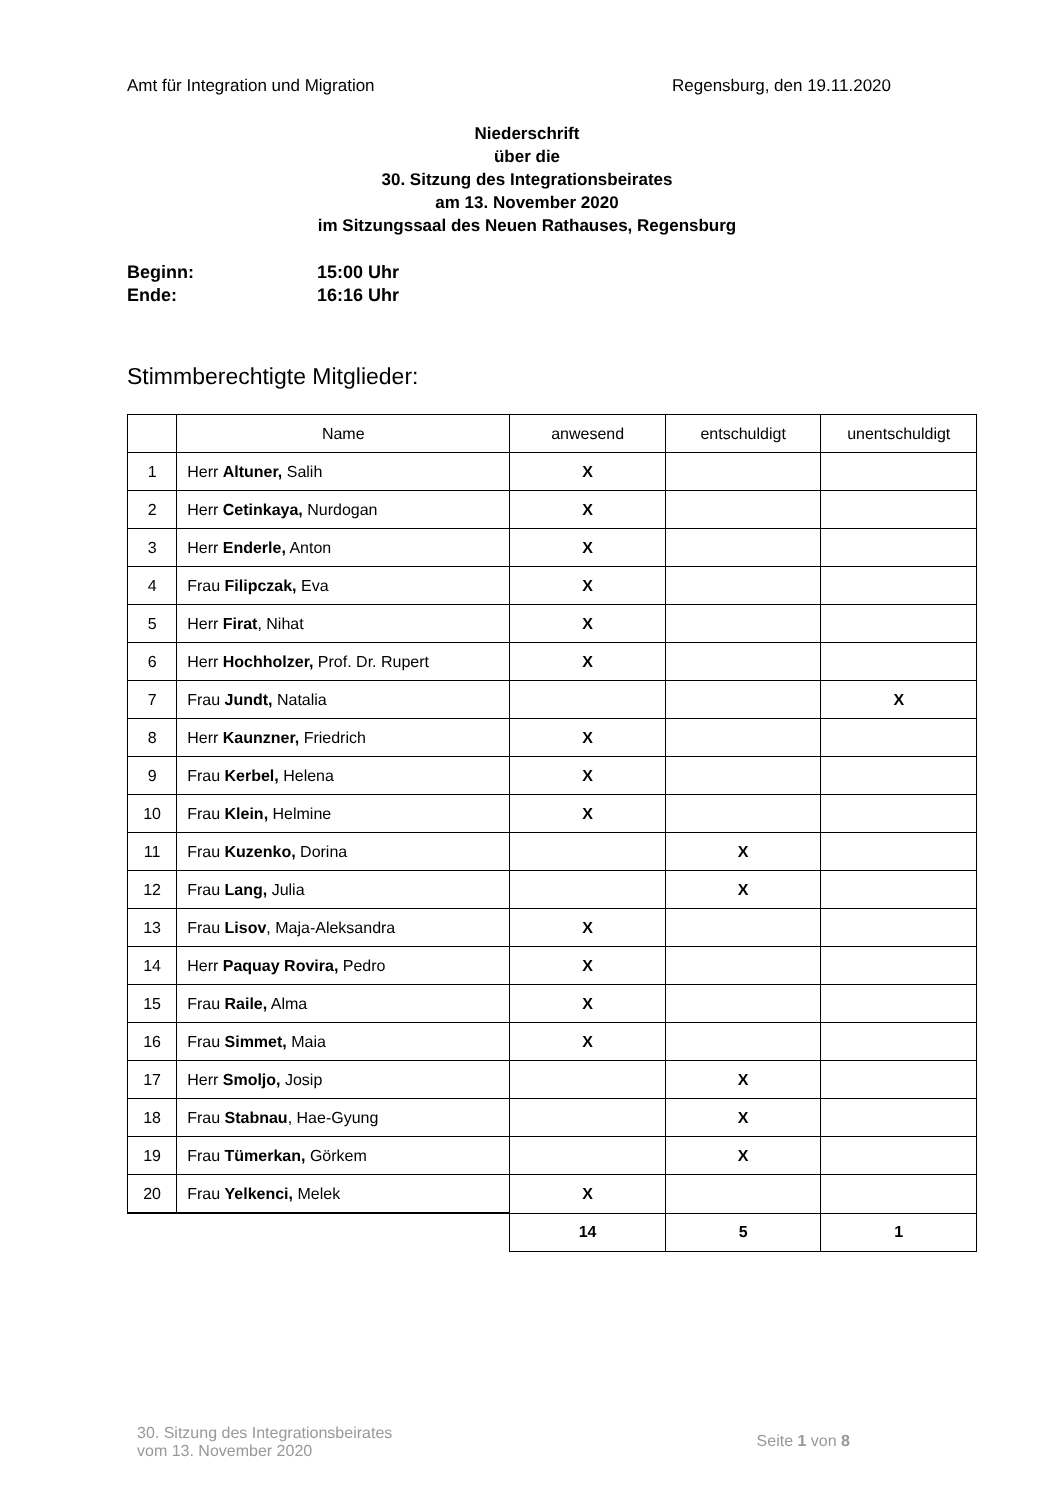Amt für Integration und Migration Regensburg, den 19.11.2020
Niederschrift
über die
30. Sitzung des Integrationsbeirates
am 13. November 2020
im Sitzungssaal des Neuen Rathauses, Regensburg
Beginn: 15:00 Uhr
Ende: 16:16 Uhr
Stimmberechtigte Mitglieder:
| | Name | anwesend | entschuldigt | unentschuldigt |
| --- | --- | --- | --- | --- |
| 1 | Herr Altuner, Salih | X | | |
| 2 | Herr Cetinkaya, Nurdogan | X | | |
| 3 | Herr Enderle, Anton | X | | |
| 4 | Frau Filipczak, Eva | X | | |
| 5 | Herr Firat , Nihat | X | | |
| 6 | Herr Hochholzer, Prof. Dr. Rupert | X | | |
| 7 | Frau Jundt, Natalia | | | X |
| 8 | Herr Kaunzner, Friedrich | X | | |
| 9 | Frau Kerbel, Helena | X | | |
| 10 | Frau Klein, Helmine | X | | |
| 11 | Frau Kuzenko, Dorina | | X | |
| 12 | Frau Lang, Julia | | X | |
| 13 | Frau Lisov , Maja-Aleksandra | X | | |
| 14 | Herr Paquay Rovira, Pedro | X | | |
| 15 | Frau Raile, Alma | X | | |
| 16 | Frau Simmet, Maia | X | | |
| 17 | Herr Smoljo, Josip | | X | |
| 18 | Frau Stabnau , Hae-Gyung | | X | |
| 19 | Frau Tümerkan, Görkem | | X | |
| 20 | Frau Yelkenci, Melek | X | | |
| | | 14 | 5 | 1 |
30. Sitzung des Integrationsbeirates
vom 13. November 2020
Seite 1 von 8